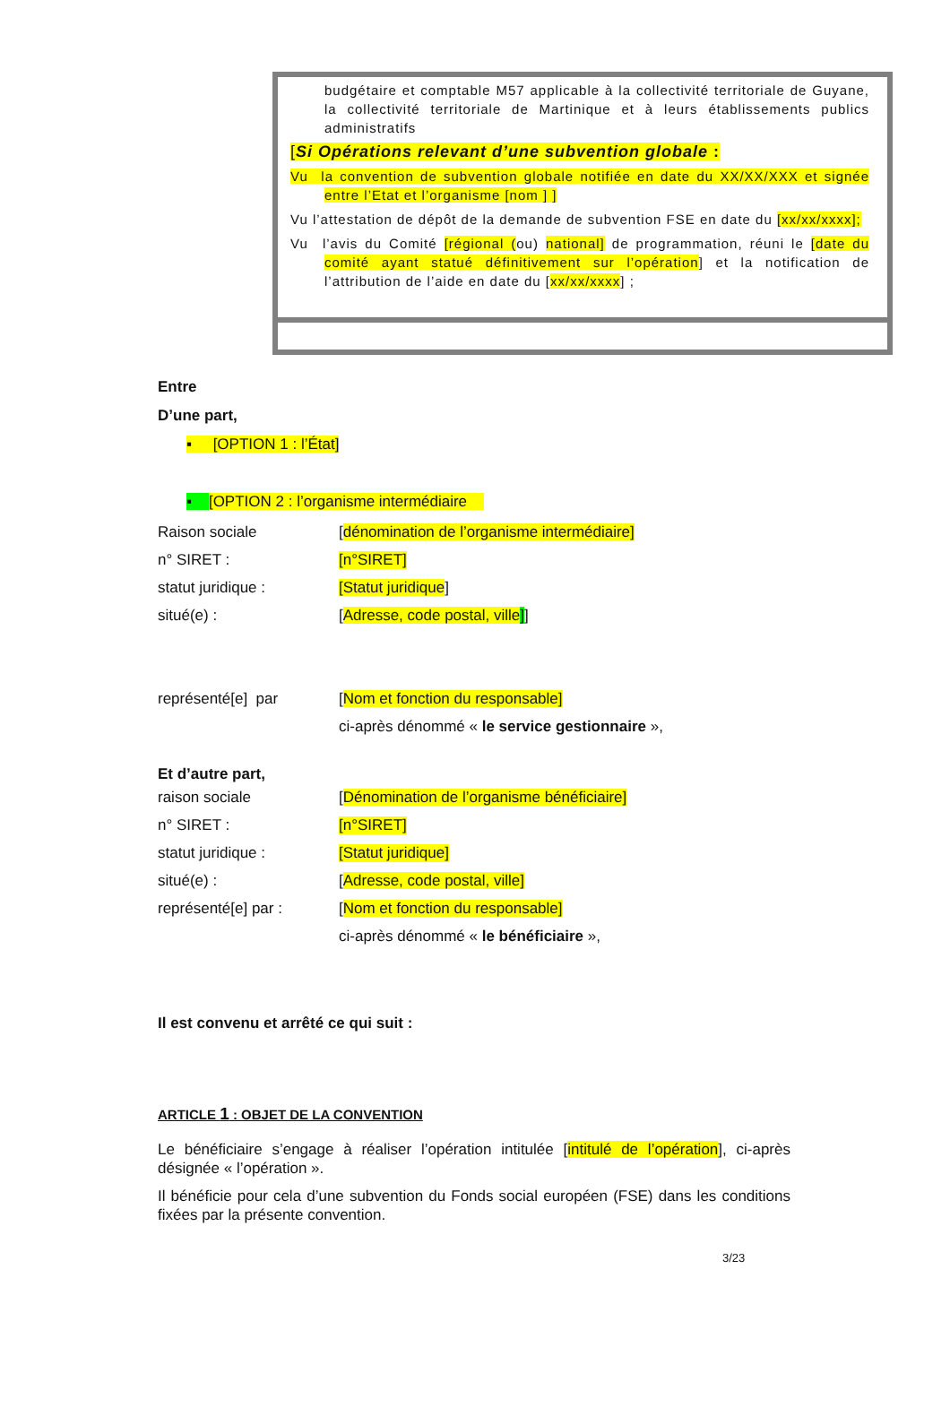budgétaire et comptable M57 applicable à la collectivité territoriale de Guyane, la collectivité territoriale de Martinique et à leurs établissements publics administratifs
[Si Opérations relevant d’une subvention globale :
Vu la convention de subvention globale notifiée en date du XX/XX/XXX et signée entre l’Etat et l’organisme [nom ] ]
Vu l’attestation de dépôt de la demande de subvention FSE en date du [xx/xx/xxxx];
Vu l’avis du Comité [régional (ou) national] de programmation, réuni le [date du comité ayant statué définitivement sur l’opération] et la notification de l’attribution de l’aide en date du [xx/xx/xxxx] ;
Entre
D’une part,
▪ [OPTION 1 : l’État]
▪ [OPTION 2 : l’organisme intermédiaire
Raison sociale [dénomination de l’organisme intermédiaire]
n° SIRET : [n°SIRET]
statut juridique : [Statut juridique]
situé(e) : [Adresse, code postal, ville]]
représenté[e] par [Nom et fonction du responsable]
ci-après dénommé « le service gestionnaire »,
Et d’autre part,
raison sociale [Dénomination de l’organisme bénéficiaire]
n° SIRET : [n°SIRET]
statut juridique : [Statut juridique]
situé(e) : [Adresse, code postal, ville]
représenté[e] par : [Nom et fonction du responsable]
ci-après dénommé « le bénéficiaire »,
Il est convenu et arrêté ce qui suit :
ARTICLE 1 : OBJET DE LA CONVENTION
Le bénéficiaire s’engage à réaliser l’opération intitulée [intitulé de l’opération], ci-après désignée « l’opération ».
Il bénéficie pour cela d’une subvention du Fonds social européen (FSE) dans les conditions fixées par la présente convention.
3/23